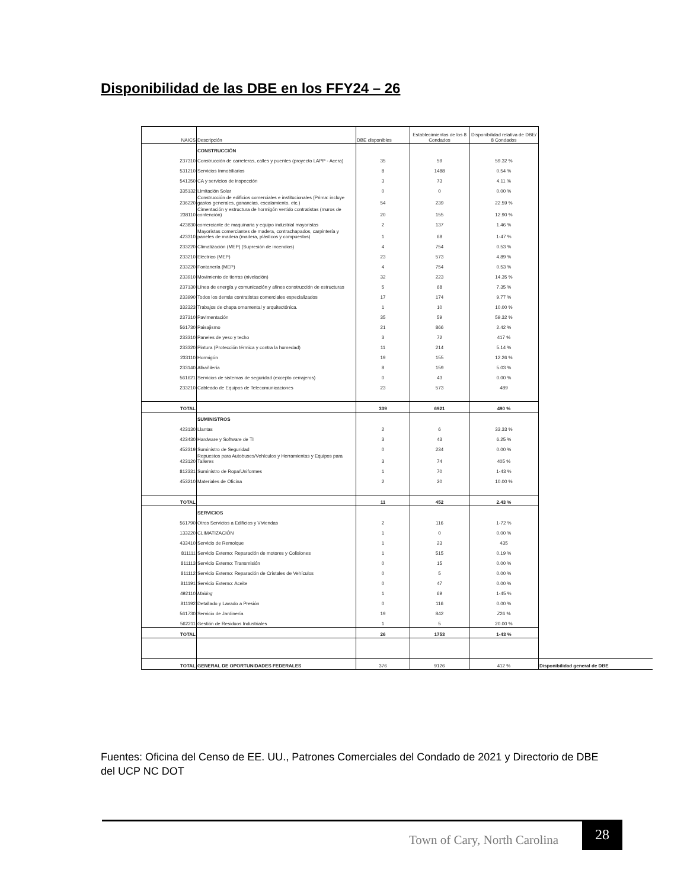Disponibilidad de las DBE en los FFY24 – 26
| NAICS | Descripción | DBE disponibles | Establecimientos de los 8 Condados | Disponibilidad relativa de DBE/ 8 Condados | |
| | CONSTRUCCIÓN | | | | |
| 237310 | Construcción de carreteras, calles y puentes (proyecto LAPP - Acera) | 35 | 59 | 59.32 % | |
| 531210 | Servicios Inmobiliarios | 8 | 1488 | 0.54 % | |
| 541350 | CA y servicios de inspección | 3 | 73 | 4.11 % | |
| 335132 | Limitación Solar | 0 | 0 | 0.00 % | |
| 236220 | Construcción de edificios comerciales e institucionales (Prima: incluye gastos generales, ganancias, escalamiento, etc.) | 54 | 239 | 22.59 % | |
| 238110 | Cimentación y estructura de hormigón vertido contratistas (muros de contención) | 20 | 155 | 12.90 % | |
| 423830 | comerciante de maquinaria y equipo industrial mayoristas | 2 | 137 | 1.46 % | |
| 423310 | Mayoristas comerciantes de madera, contrachapados, carpintería y paneles de madera (madera, plásticos y compuestos) | 1 | 68 | 1-47 % | |
| 233220 | Climatización (MEP) (Supresión de incendios) | 4 | 754 | 0.53 % | |
| 233210 | Eléctrico (MEP) | 23 | 573 | 4.89 % | |
| 233220 | Fontanería (MEP) | 4 | 754 | 0.53 % | |
| 233910 | Movimiento de tierras (nivelación) | 32 | 223 | 14.35 % | |
| 237130 | Línea de energía y comunicación y afines construcción de estructuras | 5 | 68 | 7.35 % | |
| 233990 | Todos los demás contratistas comerciales especializados | 17 | 174 | 9.77 % | |
| 332323 | Trabajos de chapa ornamental y arquitectónica. | 1 | 10 | 10.00 % | |
| 237310 | Pavimentación | 35 | 59 | 59.32 % | |
| 561730 | Paisajismo | 21 | 866 | 2.42 % | |
| 233310 | Paneles de yeso y techo | 3 | 72 | 417 % | |
| 233320 | Pintura (Protección térmica y contra la humedad) | 11 | 214 | 5.14 % | |
| 233110 | Hormigón | 19 | 155 | 12.26 % | |
| 233140 | Albañilería | 8 | 159 | 5.03 % | |
| 561621 | Servicios de sistemas de seguridad (excepto cerrajeros) | 0 | 43 | 0.00 % | |
| 233210 | Cableado de Equipos de Telecomunicaciones | 23 | 573 | 489 | |
| TOTAL | | 339 | 6921 | 490 % | |
| | SUMINISTROS | | | | |
| 423130 | Llantas | 2 | 6 | 33.33 % | |
| 423430 | Hardware y Software de TI | 3 | 43 | 6.25 % | |
| 452319 | Suministro de Seguridad | 0 | 234 | 0.00 % | |
| 423120 | Repuestos para Autobuses/Vehículos y Herramientas y Equipos para Talleres | 3 | 74 | 405 % | |
| 812331 | Suministro de Ropa/Uniformes | 1 | 70 | 1-43 % | |
| 453210 | Materiales de Oficina | 2 | 20 | 10.00 % | |
| TOTAL | | 11 | 452 | 2.43 % | |
| | SERVICIOS | | | | |
| 561790 | Otros Servicios a Edificios y Viviendas | 2 | 116 | 1-72 % | |
| 133220 | CLIMATIZACIÓN | 1 | 0 | 0.00 % | |
| 433410 | Servicio de Remolque | 1 | 23 | 435 | |
| 811111 | Servicio Externo: Reparación de motores y Colisiones | 1 | 515 | 0.19 % | |
| 811113 | Servicio Externo: Transmisión | 0 | 15 | 0.00 % | |
| 811112 | Servicio Externo: Reparación de Cristales de Vehículos | 0 | 5 | 0.00 % | |
| 811191 | Servicio Externo: Aceite | 0 | 47 | 0.00 % | |
| 492110 | Mailing | 1 | 69 | 1-45 % | |
| 811192 | Detallado y Lavado a Presión | 0 | 116 | 0.00 % | |
| 561730 | Servicio de Jardinería | 19 | 842 | Z26 % | |
| 562211 | Gestión de Residuos Industriales | 1 | 5 | 20.00 % | |
| TOTAL | | 26 | 1753 | 1-43 % | |
| TOTAL | GENERAL DE OPORTUNIDADES FEDERALES | 376 | 9126 | 412 % | Disponibilidad general de DBE |
Fuentes: Oficina del Censo de EE. UU., Patrones Comerciales del Condado de 2021 y Directorio de DBE del UCP NC DOT
Town of Cary, North Carolina
28